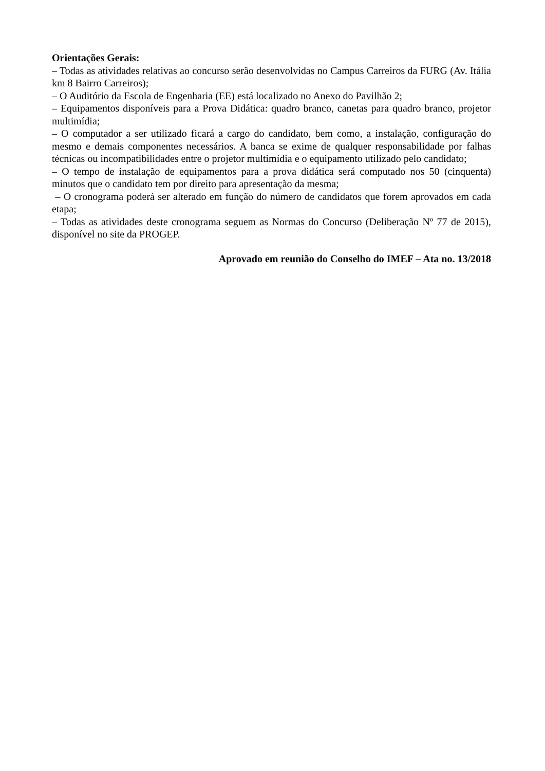Orientações Gerais:
– Todas as atividades relativas ao concurso serão desenvolvidas no Campus Carreiros da FURG (Av. Itália km 8 Bairro Carreiros);
– O Auditório da Escola de Engenharia (EE) está localizado no Anexo do Pavilhão 2;
– Equipamentos disponíveis para a Prova Didática: quadro branco, canetas para quadro branco, projetor multimídia;
– O computador a ser utilizado ficará a cargo do candidato, bem como, a instalação, configuração do mesmo e demais componentes necessários. A banca se exime de qualquer responsabilidade por falhas técnicas ou incompatibilidades entre o projetor multimídia e o equipamento utilizado pelo candidato;
– O tempo de instalação de equipamentos para a prova didática será computado nos 50 (cinquenta) minutos que o candidato tem por direito para apresentação da mesma;
– O cronograma poderá ser alterado em função do número de candidatos que forem aprovados em cada etapa;
– Todas as atividades deste cronograma seguem as Normas do Concurso (Deliberação Nº 77 de 2015), disponível no site da PROGEP.
Aprovado em reunião do Conselho do IMEF – Ata no. 13/2018